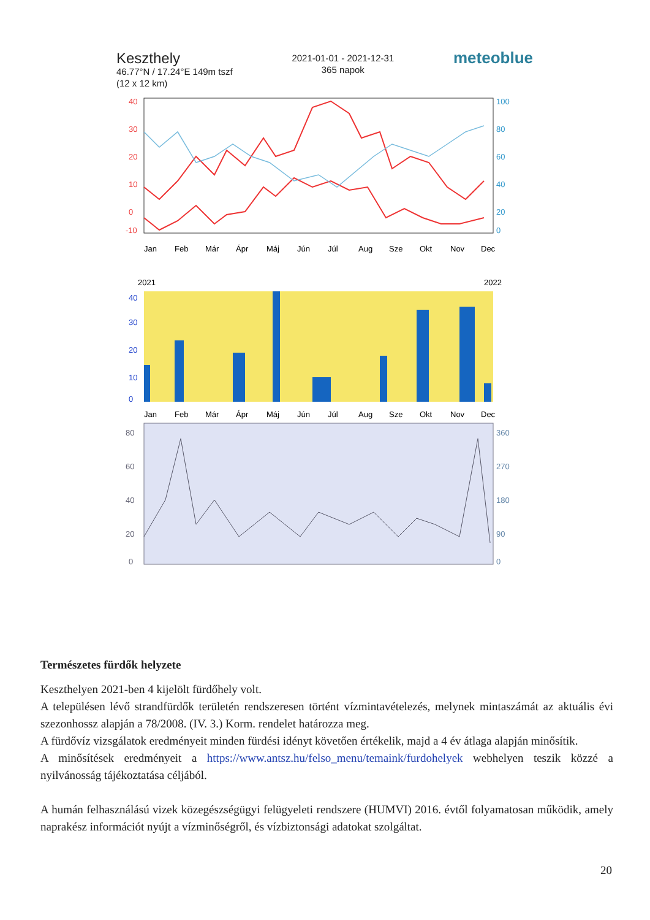Keszthely
46.77°N / 17.24°E 149m tszf
(12 x 12 km)
2021-01-01 - 2021-12-31
365 napok
meteoblue
40
30
20
10
0
-10
100
80
60
40
20
0
Jan
Feb
Már
Ápr
Máj
Jún
Júl
Aug
Sze
Okt
Nov
Dec
2021
2022
40
30
20
10
0
Jan
Feb
Már
Ápr
Máj
Jún
Júl
Aug
Sze
Okt
Nov
Dec
80
60
40
20
0
360
270
180
90
0
Természetes fürdők helyzete
Keszthelyen 2021-ben 4 kijelölt fürdőhely volt.
A településen lévő strandfürdők területén rendszeresen történt vízmintavételezés, melynek mintaszámát az aktuális évi szezonhossz alapján a 78/2008. (IV. 3.) Korm. rendelet határozza meg.
A fürdővíz vizsgálatok eredményeit minden fürdési idényt követően értékelik, majd a 4 év átlaga alapján minősítik.
A minősítések eredményeit a https://www.antsz.hu/felso_menu/temaink/furdohelyek webhelyen teszik közzé a nyilvánosság tájékoztatása céljából.
A humán felhasználású vizek közegészségügyi felügyeleti rendszere (HUMVI) 2016. évtől folyamatosan működik, amely naprakész információt nyújt a vízminőségről, és vízbiztonsági adatokat szolgáltat.
20